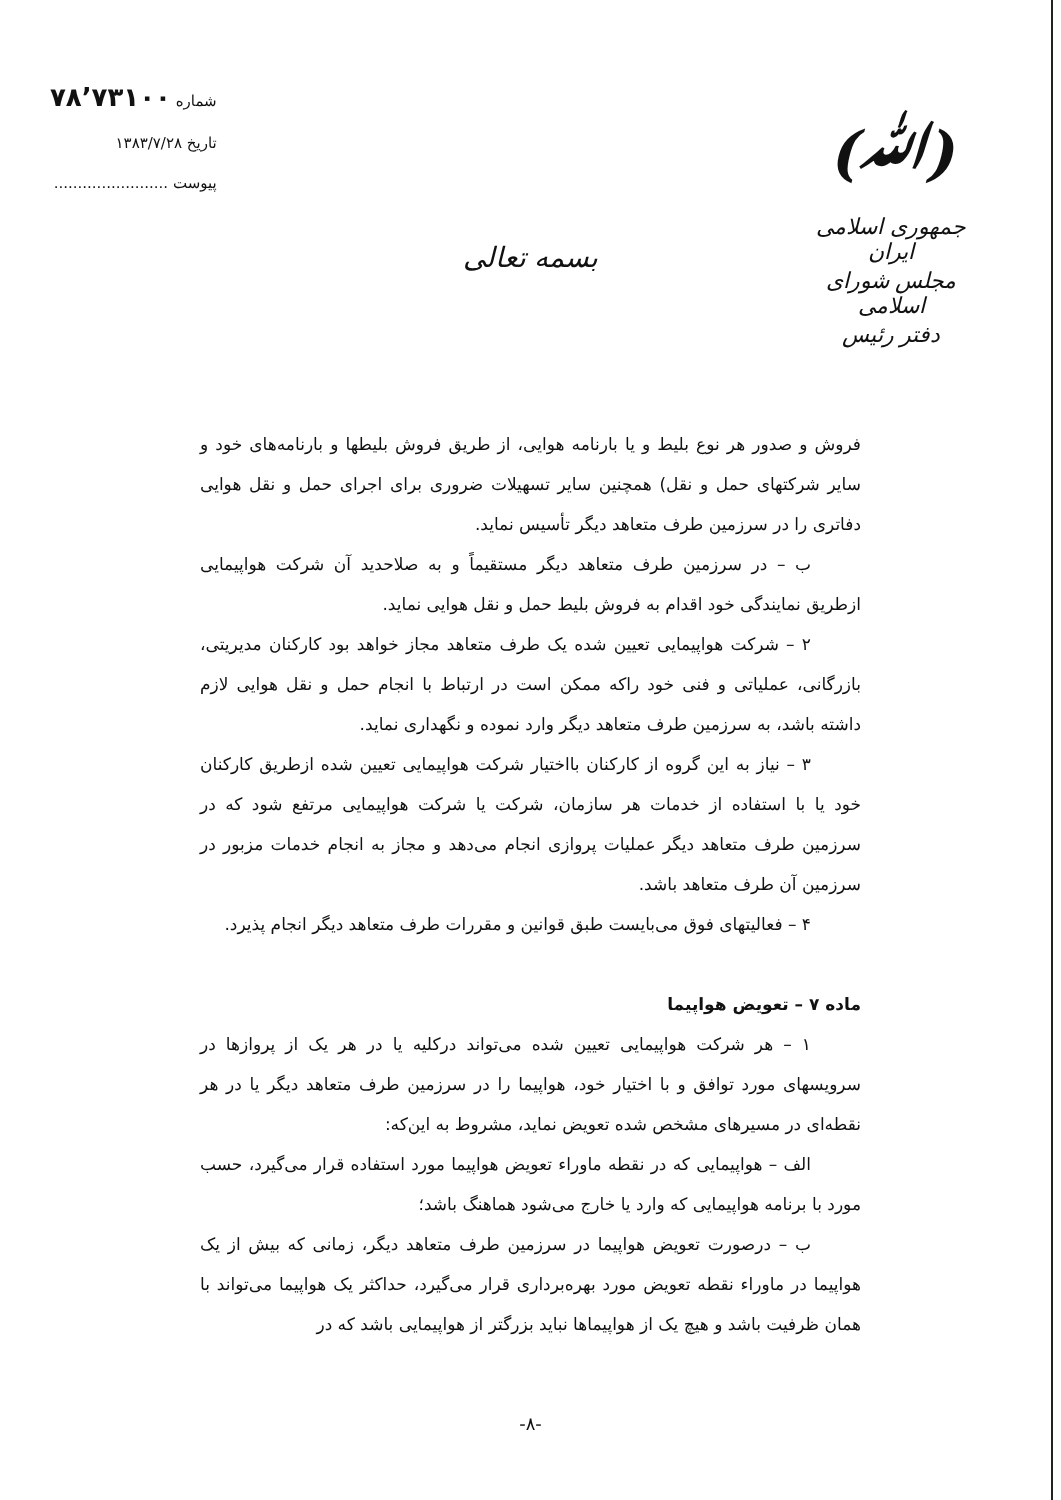(ﷲ)
جمهوری اسلامی ایران
مجلس شورای اسلامی
دفتر رئیس
شماره ۷۸٬۷۳۱۰۰
تاریخ ۱۳۸۳/۷/۲۸
پیوست ........................
بسمه تعالی
فروش و صدور هر نوع بلیط و یا بارنامه هوایی، از طریق فروش بلیطها و بارنامه‌های خود و سایر شرکتهای حمل و نقل) همچنین سایر تسهیلات ضروری برای اجرای حمل و نقل هوایی دفاتری را در سرزمین طرف متعاهد دیگر تأسیس نماید.
ب – در سرزمین طرف متعاهد دیگر مستقیماً و به صلاحدید آن شرکت هواپیمایی ازطریق نمایندگی خود اقدام به فروش بلیط حمل و نقل هوایی نماید.
۲ – شرکت هواپیمایی تعیین شده یک طرف متعاهد مجاز خواهد بود کارکنان مدیریتی، بازرگانی، عملیاتی و فنی خود راکه ممکن است در ارتباط با انجام حمل و نقل هوایی لازم داشته باشد، به سرزمین طرف متعاهد دیگر وارد نموده و نگهداری نماید.
۳ – نیاز به این گروه از کارکنان بااختیار شرکت هواپیمایی تعیین شده ازطریق کارکنان خود یا با استفاده از خدمات هر سازمان، شرکت یا شرکت هواپیمایی مرتفع شود که در سرزمین طرف متعاهد دیگر عملیات پروازی انجام می‌دهد و مجاز به انجام خدمات مزبور در سرزمین آن طرف متعاهد باشد.
۴ – فعالیتهای فوق می‌بایست طبق قوانین و مقررات طرف متعاهد دیگر انجام پذیرد.
ماده ۷ – تعویض هواپیما
۱ – هر شرکت هواپیمایی تعیین شده می‌تواند درکلیه یا در هر یک از پروازها در سرویسهای مورد توافق و با اختیار خود، هواپیما را در سرزمین طرف متعاهد دیگر یا در هر نقطه‌ای در مسیرهای مشخص شده تعویض نماید، مشروط به این‌که:
الف – هواپیمایی که در نقطه ماوراء تعویض هواپیما مورد استفاده قرار می‌گیرد، حسب مورد با برنامه هواپیمایی که وارد یا خارج می‌شود هماهنگ باشد؛
ب – درصورت تعویض هواپیما در سرزمین طرف متعاهد دیگر، زمانی که بیش از یک هواپیما در ماوراء نقطه تعویض مورد بهره‌برداری قرار می‌گیرد، حداکثر یک هواپیما می‌تواند با همان ظرفیت باشد و هیچ یک از هواپیماها نباید بزرگتر از هواپیمایی باشد که در
-۸-